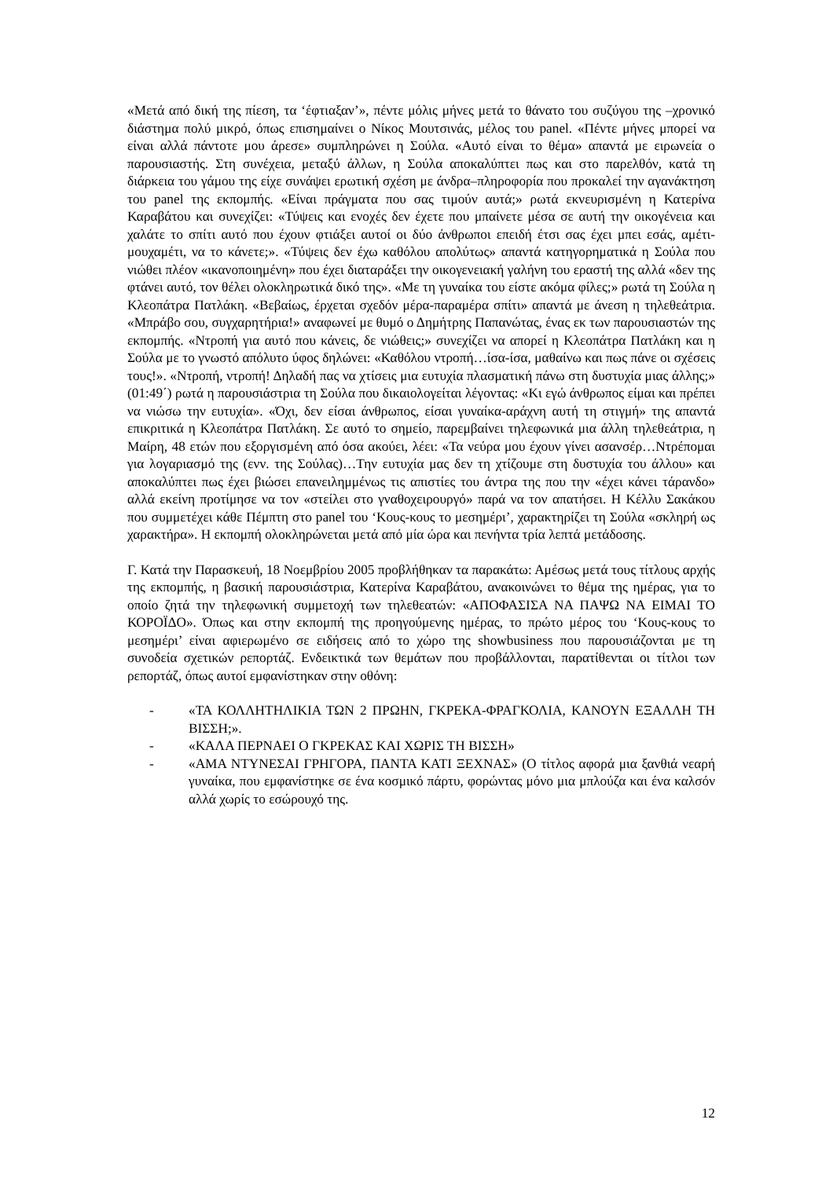«Μετά από δική της πίεση, τα ‘έφτιαξαν’», πέντε μόλις μήνες μετά το θάνατο του συζύγου της –χρονικό διάστημα πολύ μικρό, όπως επισημαίνει ο Νίκος Μουτσινάς, μέλος του panel. «Πέντε μήνες μπορεί να είναι αλλά πάντοτε μου άρεσε» συμπληρώνει η Σούλα. «Αυτό είναι το θέμα» απαντά με ειρωνεία ο παρουσιαστής. Στη συνέχεια, μεταξύ άλλων, η Σούλα αποκαλύπτει πως και στο παρελθόν, κατά τη διάρκεια του γάμου της είχε συνάψει ερωτική σχέση με άνδρα–πληροφορία που προκαλεί την αγανάκτηση του panel της εκπομπής. «Είναι πράγματα που σας τιμούν αυτά;» ρωτά εκνευρισμένη η Κατερίνα Καραβάτου και συνεχίζει: «Τύψεις και ενοχές δεν έχετε που μπαίνετε μέσα σε αυτή την οικογένεια και χαλάτε το σπίτι αυτό που έχουν φτιάξει αυτοί οι δύο άνθρωποι επειδή έτσι σας έχει μπει εσάς, αμέτι-μουχαμέτι, να το κάνετε;». «Τύψεις δεν έχω καθόλου απολύτως» απαντά κατηγορηματικά η Σούλα που νιώθει πλέον «ικανοποιημένη» που έχει διαταράξει την οικογενειακή γαλήνη του εραστή της αλλά «δεν της φτάνει αυτό, τον θέλει ολοκληρωτικά δικό της». «Με τη γυναίκα του είστε ακόμα φίλες;» ρωτά τη Σούλα η Κλεοπάτρα Πατλάκη. «Βεβαίως, έρχεται σχεδόν μέρα-παραμέρα σπίτι» απαντά με άνεση η τηλεθεάτρια. «Μπράβο σου, συγχαρητήρια!» αναφωνεί με θυμό ο Δημήτρης Παπανώτας, ένας εκ των παρουσιαστών της εκπομπής. «Ντροπή για αυτό που κάνεις, δε νιώθεις;» συνεχίζει να απορεί η Κλεοπάτρα Πατλάκη και η Σούλα με το γνωστό απόλυτο ύφος δηλώνει: «Καθόλου ντροπή…ίσα-ίσα, μαθαίνω και πως πάνε οι σχέσεις τους!». «Ντροπή, ντροπή! Δηλαδή πας να χτίσεις μια ευτυχία πλασματική πάνω στη δυστυχία μιας άλλης;» (01:49΄) ρωτά η παρουσιάστρια τη Σούλα που δικαιολογείται λέγοντας: «Κι εγώ άνθρωπος είμαι και πρέπει να νιώσω την ευτυχία». «Όχι, δεν είσαι άνθρωπος, είσαι γυναίκα-αράχνη αυτή τη στιγμή» της απαντά επικριτικά η Κλεοπάτρα Πατλάκη. Σε αυτό το σημείο, παρεμβαίνει τηλεφωνικά μια άλλη τηλεθεάτρια, η Μαίρη, 48 ετών που εξοργισμένη από όσα ακούει, λέει: «Τα νεύρα μου έχουν γίνει ασανσέρ…Ντρέπομαι για λογαριασμό της (ενν. της Σούλας)…Την ευτυχία μας δεν τη χτίζουμε στη δυστυχία του άλλου» και αποκαλύπτει πως έχει βιώσει επανειλημμένως τις απιστίες του άντρα της που την «έχει κάνει τάρανδο» αλλά εκείνη προτίμησε να τον «στείλει στο γναθοχειρουργό» παρά να τον απατήσει. Η Κέλλυ Σακάκου που συμμετέχει κάθε Πέμπτη στο panel του ‘Κους-κους το μεσημέρι’, χαρακτηρίζει τη Σούλα «σκληρή ως χαρακτήρα». Η εκπομπή ολοκληρώνεται μετά από μία ώρα και πενήντα τρία λεπτά μετάδοσης.
Γ. Κατά την Παρασκευή, 18 Νοεμβρίου 2005 προβλήθηκαν τα παρακάτω: Αμέσως μετά τους τίτλους αρχής της εκπομπής, η βασική παρουσιάστρια, Κατερίνα Καραβάτου, ανακοινώνει το θέμα της ημέρας, για το οποίο ζητά την τηλεφωνική συμμετοχή των τηλεθεατών: «ΑΠΟΦΑΣΙΣΑ ΝΑ ΠΑΨΩ ΝΑ ΕΙΜΑΙ ΤΟ ΚΟΡΟΪΔΟ». Όπως και στην εκπομπή της προηγούμενης ημέρας, το πρώτο μέρος του ‘Κους-κους το μεσημέρι’ είναι αφιερωμένο σε ειδήσεις από το χώρο της showbusiness που παρουσιάζονται με τη συνοδεία σχετικών ρεπορτάζ. Ενδεικτικά των θεμάτων που προβάλλονται, παρατίθενται οι τίτλοι των ρεπορτάζ, όπως αυτοί εμφανίστηκαν στην οθόνη:
- «ΤΑ ΚΟΛΛΗΤΗΛΙΚΙΑ ΤΩΝ 2 ΠΡΩΗΝ, ΓΚΡΕΚΑ-ΦΡΑΓΚΟΛΙΑ, ΚΑΝΟΥΝ ΕΞΑΛΛΗ ΤΗ ΒΙΣΣΗ;».
- «ΚΑΛΑ ΠΕΡΝΑΕΙ Ο ΓΚΡΕΚΑΣ ΚΑΙ ΧΩΡΙΣ ΤΗ ΒΙΣΣΗ»
- «ΑΜΑ ΝΤΥΝΕΣΑΙ ΓΡΗΓΟΡΑ, ΠΑΝΤΑ ΚΑΤΙ ΞΕΧΝΑΣ» (Ο τίτλος αφορά μια ξανθιά νεαρή γυναίκα, που εμφανίστηκε σε ένα κοσμικό πάρτυ, φορώντας μόνο μια μπλούζα και ένα καλσόν αλλά χωρίς το εσώρουχό της.
12